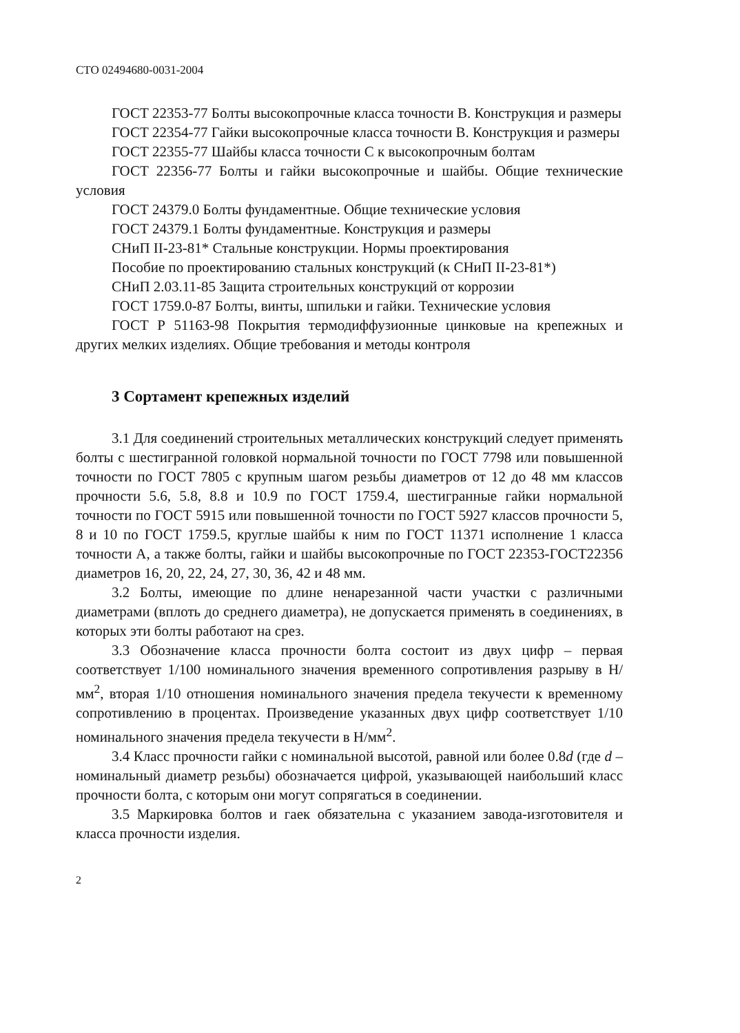СТО 02494680-0031-2004
ГОСТ 22353-77 Болты высокопрочные класса точности В. Конструкция и размеры
ГОСТ 22354-77 Гайки высокопрочные класса точности В. Конструкция и размеры
ГОСТ 22355-77 Шайбы класса точности С к высокопрочным болтам
ГОСТ 22356-77 Болты и гайки высокопрочные и шайбы. Общие технические условия
ГОСТ 24379.0 Болты фундаментные. Общие технические условия
ГОСТ 24379.1 Болты фундаментные. Конструкция и размеры
СНиП II-23-81* Стальные конструкции. Нормы проектирования
Пособие по проектированию стальных конструкций (к СНиП II-23-81*)
СНиП 2.03.11-85 Защита строительных конструкций от коррозии
ГОСТ 1759.0-87 Болты, винты, шпильки и гайки. Технические условия
ГОСТ Р 51163-98 Покрытия термодиффузионные цинковые на крепежных и других мелких изделиях. Общие требования и методы контроля
3 Сортамент крепежных изделий
3.1 Для соединений строительных металлических конструкций следует применять болты с шестигранной головкой нормальной точности по ГОСТ 7798 или повышенной точности по ГОСТ 7805 с крупным шагом резьбы диаметров от 12 до 48 мм классов прочности 5.6, 5.8, 8.8 и 10.9 по ГОСТ 1759.4, шестигранные гайки нормальной точности по ГОСТ 5915 или повышенной точности по ГОСТ 5927 классов прочности 5, 8 и 10 по ГОСТ 1759.5, круглые шайбы к ним по ГОСТ 11371 исполнение 1 класса точности А, а также болты, гайки и шайбы высокопрочные по ГОСТ 22353-ГОСТ22356 диаметров 16, 20, 22, 24, 27, 30, 36, 42 и 48 мм.
3.2 Болты, имеющие по длине ненарезанной части участки с различными диаметрами (вплоть до среднего диаметра), не допускается применять в соединениях, в которых эти болты работают на срез.
3.3 Обозначение класса прочности болта состоит из двух цифр – первая соответствует 1/100 номинального значения временного сопротивления разрыву в Н/мм<sup>2</sup>, вторая 1/10 отношения номинального значения предела текучести к временному сопротивлению в процентах. Произведение указанных двух цифр соответствует 1/10 номинального значения предела текучести в Н/мм<sup>2</sup>.
3.4 Класс прочности гайки с номинальной высотой, равной или более 0.8d (где d – номинальный диаметр резьбы) обозначается цифрой, указывающей наибольший класс прочности болта, с которым они могут сопрягаться в соединении.
3.5 Маркировка болтов и гаек обязательна с указанием завода-изготовителя и класса прочности изделия.
2